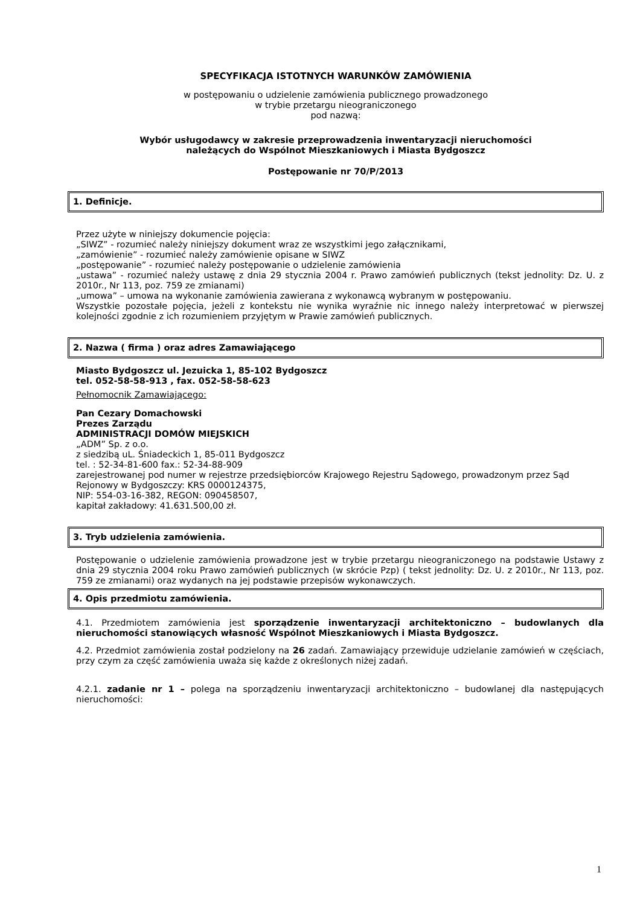SPECYFIKACJA ISTOTNYCH WARUNKÓW ZAMÓWIENIA
w postępowaniu o udzielenie zamówienia publicznego prowadzonego
w trybie przetargu nieograniczonego
pod nazwą:
Wybór usługodawcy w zakresie przeprowadzenia inwentaryzacji nieruchomości
należących do Wspólnot Mieszkaniowych i Miasta Bydgoszcz
Postępowanie nr 70/P/2013
1. Definicje.
Przez użyte w niniejszy dokumencie pojęcia:
„SIWZ” - rozumieć należy niniejszy dokument wraz ze wszystkimi jego załącznikami,
„zamówienie” - rozumieć należy zamówienie opisane w SIWZ
„postępowanie” - rozumieć należy postępowanie o udzielenie zamówienia
„ustawa” - rozumieć należy ustawę z dnia 29 stycznia 2004 r. Prawo zamówień publicznych (tekst jednolity: Dz. U. z 2010r., Nr 113, poz. 759 ze zmianami)
„umowa” – umowa na wykonanie zamówienia zawierana z wykonawcą wybranym w postępowaniu.
Wszystkie pozostałe pojęcia, jeżeli z kontekstu nie wynika wyraźnie nic innego należy interpretować w pierwszej kolejności zgodnie z ich rozumieniem przyjętym w Prawie zamówień publicznych.
2. Nazwa ( firma ) oraz adres Zamawiającego
Miasto Bydgoszcz ul. Jezuicka 1, 85-102 Bydgoszcz
tel. 052-58-58-913 , fax. 052-58-58-623
Pełnomocnik Zamawiającego:
Pan Cezary Domachowski
Prezes Zarządu
ADMINISTRACJI DOMÓW MIEJSKICH
„ADM” Sp. z o.o.
z siedzibą uL. Śniadeckich 1, 85-011 Bydgoszcz
tel. : 52-34-81-600 fax.: 52-34-88-909
zarejestrowanej pod numer w rejestrze przedsiębiorców Krajowego Rejestru Sądowego, prowadzonym przez Sąd Rejonowy w Bydgoszczy: KRS 0000124375,
NIP: 554-03-16-382, REGON: 090458507,
kapitał zakładowy: 41.631.500,00 zł.
3. Tryb udzielenia zamówienia.
Postępowanie o udzielenie zamówienia prowadzone jest w trybie przetargu nieograniczonego na podstawie Ustawy z dnia 29 stycznia 2004 roku Prawo zamówień publicznych (w skrócie Pzp) ( tekst jednolity: Dz. U. z 2010r., Nr 113, poz. 759 ze zmianami) oraz wydanych na jej podstawie przepisów wykonawczych.
4. Opis przedmiotu zamówienia.
4.1. Przedmiotem zamówienia jest sporządzenie inwentaryzacji architektoniczno – budowlanych dla nieruchomości stanowiących własność Wspólnot Mieszkaniowych i Miasta Bydgoszcz.
4.2. Przedmiot zamówienia został podzielony na 26 zadań. Zamawiający przewiduje udzielanie zamówień w częściach, przy czym za część zamówienia uważa się każde z określonych niżej zadań.
4.2.1. zadanie nr 1 – polega na sporządzeniu inwentaryzacji architektoniczno – budowlanej dla następujących nieruchomości:
1